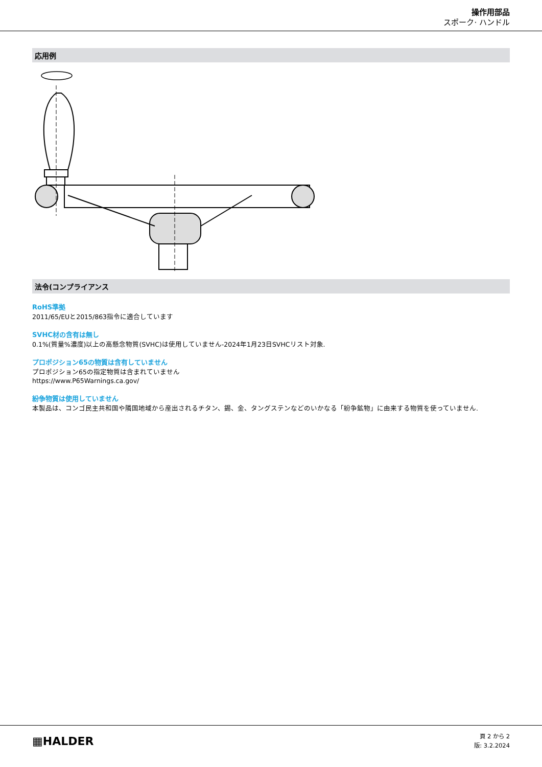操作用部品
スポーク· ハンドル
応用例
法令(コンプライアンス
RoHS準拠
2011/65/EUと2015/863指令に適合しています
SVHC材の含有は無し
0.1%(質量%濃度)以上の高懸念物質(SVHC)は使用していません-2024年1月23日SVHCリスト対象.
プロポジション65の物質は含有していません
プロポジション65の指定物質は含まれていません
https://www.P65Warnings.ca.gov/
紛争物質は使用していません
本製品は、コンゴ民主共和国や隣国地域から産出されるチタン、錫、金、タングステンなどのいかなる「紛争鉱物」に由来する物質を使っていません.
▦HALDER
頁 2 から 2
版: 3.2.2024